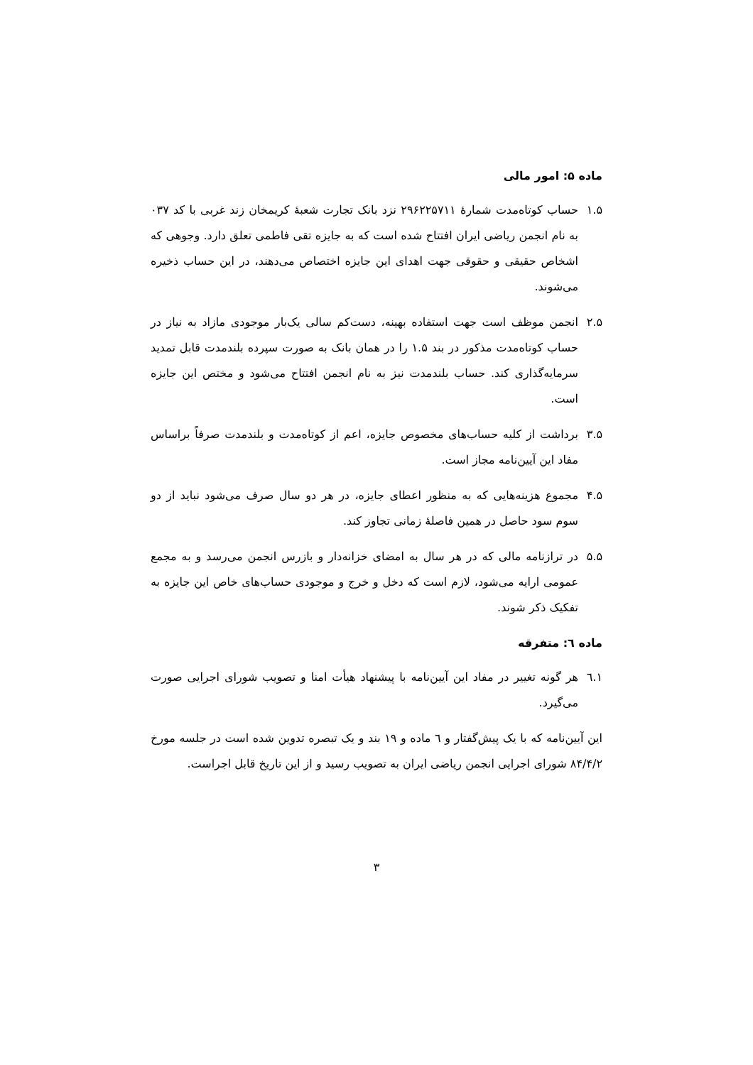ماده ۵: امور مالی
۱.۵ حساب کوتاه‌مدت شمارهٔ ۲۹۶۲۲۵۷۱۱ نزد بانک تجارت شعبهٔ کریمخان زند غربی با کد ۰۳۷ به نام انجمن ریاضی ایران افتتاح شده است که به جایزه تقی فاطمی تعلق دارد. وجوهی که اشخاص حقیقی و حقوقی جهت اهدای این جایزه اختصاص می‌دهند، در این حساب ذخیره می‌شوند.
۲.۵ انجمن موظف است جهت استفاده بهینه، دست‌کم سالی یک‌بار موجودی مازاد به نیاز در حساب کوتاه‌مدت مذکور در بند ۱.۵ را در همان بانک به صورت سپرده بلندمدت قابل تمدید سرمایه‌گذاری کند. حساب بلندمدت نیز به نام انجمن افتتاح می‌شود و مختص این جایزه است.
۳.۵ برداشت از کلیه حساب‌های مخصوص جایزه، اعم از کوتاه‌مدت و بلندمدت صرفاً براساس مفاد این آیین‌نامه مجاز است.
۴.۵ مجموع هزینه‌هایی که به منظور اعطای جایزه، در هر دو سال صرف می‌شود نباید از دو سوم سود حاصل در همین فاصلهٔ زمانی تجاوز کند.
۵.۵ در ترازنامه مالی که در هر سال به امضای خزانه‌دار و بازرس انجمن می‌رسد و به مجمع عمومی ارایه می‌شود، لازم است که دخل و خرج و موجودی حساب‌های خاص این جایزه به تفکیک ذکر شوند.
ماده ٦: متفرقه
۱.٦ هر گونه تغییر در مفاد این آیین‌نامه با پیشنهاد هیأت امنا و تصویب شورای اجرایی صورت می‌گیرد.
این آیین‌نامه که با یک پیش‌گفتار و ٦ ماده و ۱۹ بند و یک تبصره تدوین شده است در جلسه مورخ ۸۴/۴/۲ شورای اجرایی انجمن ریاضی ایران به تصویب رسید و از این تاریخ قابل اجراست.
۳